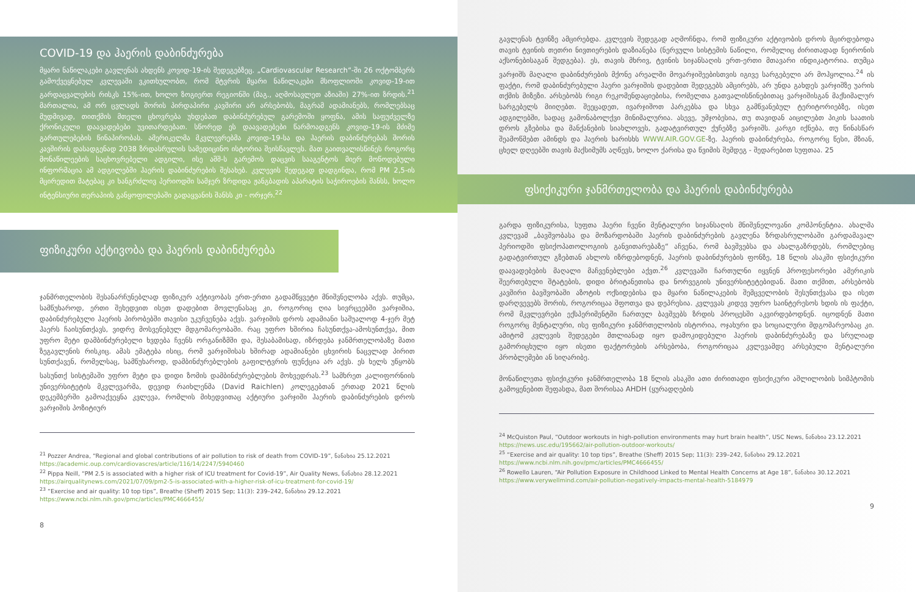COVID-19 და ჰაერის დაბინძურება
მყარი ნაწილაკები გავლენას ახდენს კოვიდ-19-ის შედეგებზეც. „Cardiovascular Research“-ში 26 ოქტომბერს გამოქვეყნებულ კვლევაში ვკითხულობთ, რომ მტვრის მყარი ნაწილაკები მსოფლიოში კოვიდ-19-ით გარდაცვალების რისკს 15%-ით, ხოლო ზოგიერთ რეგიონში (მაგ., აღმოსავლეთ აზიაში) 27%-ით ზრდის.<sup>21</sup> მართალია, ამ ორ ცვლადს შორის პირდაპირი კავშირი არ არსებობს, მაგრამ ადამიანებს, რომლებსაც მუდმივად, თითქმის მთელი ცხოვრება უხდებათ დაბინძურებულ გარემოში ყოფნა, ამის საფუძველზე ქრონიკული დაავადებები უვითარდებათ. სწორედ ეს დაავადებები წარმოადგენს კოვიდ-19-ის მძიმე გართულებების წინაპირობას. ამერიკელმა მკვლევრებმა კოვიდ-19-სა და ჰაერის დაბინძურებას შორის კავშირის დასადგენად 2038 ზრდასრულის სამედიცინო ისტორია შეისწავლეს. მათ გაითვალისწინეს როგორც მონაწილეების საცხოვრებელი ადგილი, ისე აშშ-ს გარემოს დაცვის სააგენტოს მიერ მოწოდებული ინფორმაცია ამ ადგილებში ჰაერის დაბინძურების შესახებ. კვლევის შედეგად დადგინდა, რომ PM 2,5-ის მცირედით მატებაც კი ხანგრძლივ პერიოდში სამჯერ ზრდიდა ჟანგბადის აპარატის საჭიროების შანსს, ხოლო ინტენსიური თერაპიის განყოფილებაში გადაყვანის შანსს კი - ორჯერ.<sup>22</sup>
ფიზიკური აქტივობა და ჰაერის დაბინძურება
ჯანმრთელობის შესანარჩუნებლად ფიზიკურ აქტივობას ერთ-ერთი გადამწყვეტი მნიშვნელობა აქვს. თუმცა, სამწუხაროდ, ერთი შეხედვით ისეთ დადებით მოვლენასაც კი, როგორიც ღია სივრცეებში ვარჯიშია, დაბინძურებული ჰაერის პირობებში თავისი უკუჩვენება აქვს. ვარჯიშის დროს ადამიანი საშუალოდ 4-ჯერ მეტ ჰაერს ჩაისუნთქავს, ვიდრე მოსვენებულ მდგომარეობაში. რაც უფრო ხშირია ჩასუნთქვა-ამოსუნთქვა, მით უფრო მეტი დამბინძურებელი ხვდება ჩვენს ორგანიზმში და, შესაბამისად, იზრდება ჯანმრთელობაზე მათი ზეგავლენის რისკიც. ამას ემატება ისიც, რომ ვარჯიშისას ხშირად ადამიანები ცხვირის ნაცვლად პირით სუნთქავენ, რომელსაც, სამწუხაროდ, დამბინძურებლების გაფილტვრის ფუნქცია არ აქვს. ეს ხელს უწყობს სასუნთქ სისტემაში უფრო მეტი და დიდი ზომის დამბინძურებლების მოხვედრას.<sup>23</sup> სამხრეთ კალიფორნიის უნივერსიტეტის მკვლევარმა, დევიდ რაიხლენმა (David Raichlen) კოლეგებთან ერთად 2021 წლის დეკემბერში გამოაქვეყნა კვლევა, რომლის მიხედვითაც აქტიური ვარჯიში ჰაერის დაბინძურების დროს ვარჯიშის პოზიტიურ
<sup>21</sup> Pozzer Andrea, “Regional and global contributions of air pollution to risk of death from COVID-19”, ნანახია 25.12.2021
https://academic.oup.com/cardiovascres/article/116/14/2247/5940460
<sup>22</sup> Pippa Neill, “PM 2.5 is associated with a higher risk of ICU treatment for Covid-19”, Air Quality News, ნანახია 28.12.2021
https://airqualitynews.com/2021/07/09/pm2-5-is-associated-with-a-higher-risk-of-icu-treatment-for-covid-19/
<sup>23</sup> “Exercise and air quality: 10 top tips”, Breathe (Sheff) 2015 Sep; 11(3): 239–242, ნანახია 29.12.2021
https://www.ncbi.nlm.nih.gov/pmc/articles/PMC4666455/
8
გავლენას ტვინზე ამცირებდა. კვლევის შედეგად აღმოჩნდა, რომ ფიზიკური აქტივობის დროს მცირდებოდა თავის ტვინის თეთრი ნივთიერების დაზიანება (ნერვული სისტემის ნაწილი, რომელიც ძირითადად ნეირონის აქსონებისაგან შედგება). ეს, თავის მხრივ, ტვინის სიჯანსაღის ერთ-ერთი მთავარი ინდიკატორია. თუმცა ვარჯიშს მაღალი დაბინძურების მქონე არეალში მოვარჯიშეებისთვის იგივე სარგებელი არ მოჰყოლია.<sup>24</sup> ის ფაქტი, რომ დაბინძურებული ჰაერი ვარჯიშის დადებით შედეგებს ამცირებს, არ უნდა გახდეს ვარჯიშზე უარის თქმის მიზეზი. არსებობს რიგი რეკომენდაციებისა, რომელთა გათვალისწინებითაც ვარჯიშისგან მაქსიმალურ სარგებელს მიიღებთ. შეეცადეთ, ივარჯიშოთ პარკებსა და სხვა გამწვანებულ ტერიტორიებზე, ისეთ ადგილებში, სადაც გამონაბოლქვი მინიმალურია. ასევე, უმჯობესია, თუ თავიდან აიცილებთ პიკის საათის დროს გზებისა და მანქანების სიახლოვეს, გადატვირთულ ქუჩებზე ვარჯიშს. კარგი იქნება, თუ წინასწარ შეამოწმებთ ამინდს და ჰაერის ხარისხს WWW.AIR.GOV.GE-ზე. ჰაერის დაბინძურება, როგორც წესი, მზიან, ცხელ დღეებში თავის მაქსიმუმს აღწევს, ხოლო ქარისა და წვიმის შემდეგ - შედარებით სუფთაა. 25
ფსიქიკური ჯანმრთელობა და ჰაერის დაბინძურება
გარდა ფიზიკურისა, სუფთა ჰაერი ჩვენი მენტალური სიჯანსაღის მნიშვნელოვანი კომპონენტია. ახალმა კვლევამ „ბავშვობასა და მოზარდობაში ჰაერის დაბინძურების გავლენა ზრდასრულობაში გარდამავალ პერიოდში ფსიქოპათოლოგიის განვითარებაზე“ აჩვენა, რომ ბავშვებსა და ახალგაზრდებს, რომლებიც გადატვირთულ გზებთან ახლოს იზრდებოდნენ, ჰაერის დაბინძურების ფონზე, 18 წლის ასაკში ფსიქიკური დაავადებების მაღალი მაჩვენებლები აქვთ.<sup>26</sup> კვლევაში ჩართულნი იყვნენ პროფესორები ამერიკის შეერთებული შტატების, დიდი ბრიტანეთისა და ნორვეგიის უნივერსიტეტებიდან. მათი თქმით, არსებობს კავშირი ბავშვობაში აზოტის ოქსიდებისა და მყარი ნაწილაკების შემცველობის შესუნთქვასა და ისეთ დარღვევებს შორის, როგორიცაა შფოთვა და დეპრესია. კვლევას კიდევ უფრო საინტერესოს ხდის ის ფაქტი, რომ მკვლევრები ექსპერიმენტში ჩართულ ბავშვებს ზრდის პროცესში აკვირდებოდნენ. იცოდნენ მათი როგორც მენტალური, ისე ფიზიკური ჯანმრთელობის ისტორია, ოჯახური და სოციალური მდგომარეობაც კი. ამიტომ კვლევის შედეგები მთლიანად იყო დამოკიდებული ჰაერის დაბინძურებაზე და სრულიად გამორიცხული იყო ისეთი ფაქტორების არსებობა, როგორიცაა კვლევამდე არსებული მენტალური პრობლემები ან სიღარიბე.
მონაწილეთა ფსიქიკური ჯანმრთელობა 18 წლის ასაკში ათი ძირითადი ფსიქიკური აშლილობის სიმპტომის გამოყენებით შეფასდა, მათ შორისაა AHDH (ყურადღების
<sup>24</sup> McQuiston Paul, “Outdoor workouts in high-pollution environments may hurt brain health”, USC News, ნანახია 23.12.2021 https://news.usc.edu/195662/air-pollution-outdoor-workouts/
<sup>25</sup> “Exercise and air quality: 10 top tips”, Breathe (Sheff) 2015 Sep; 11(3): 239–242, ნანახია 29.12.2021
https://www.ncbi.nlm.nih.gov/pmc/articles/PMC4666455/
<sup>26</sup> Rowello Lauren, “Air Pollution Exposure in Childhood Linked to Mental Health Concerns at Age 18”, ნანახია 30.12.2021
https://www.verywellmind.com/air-pollution-negatively-impacts-mental-health-5184979
9